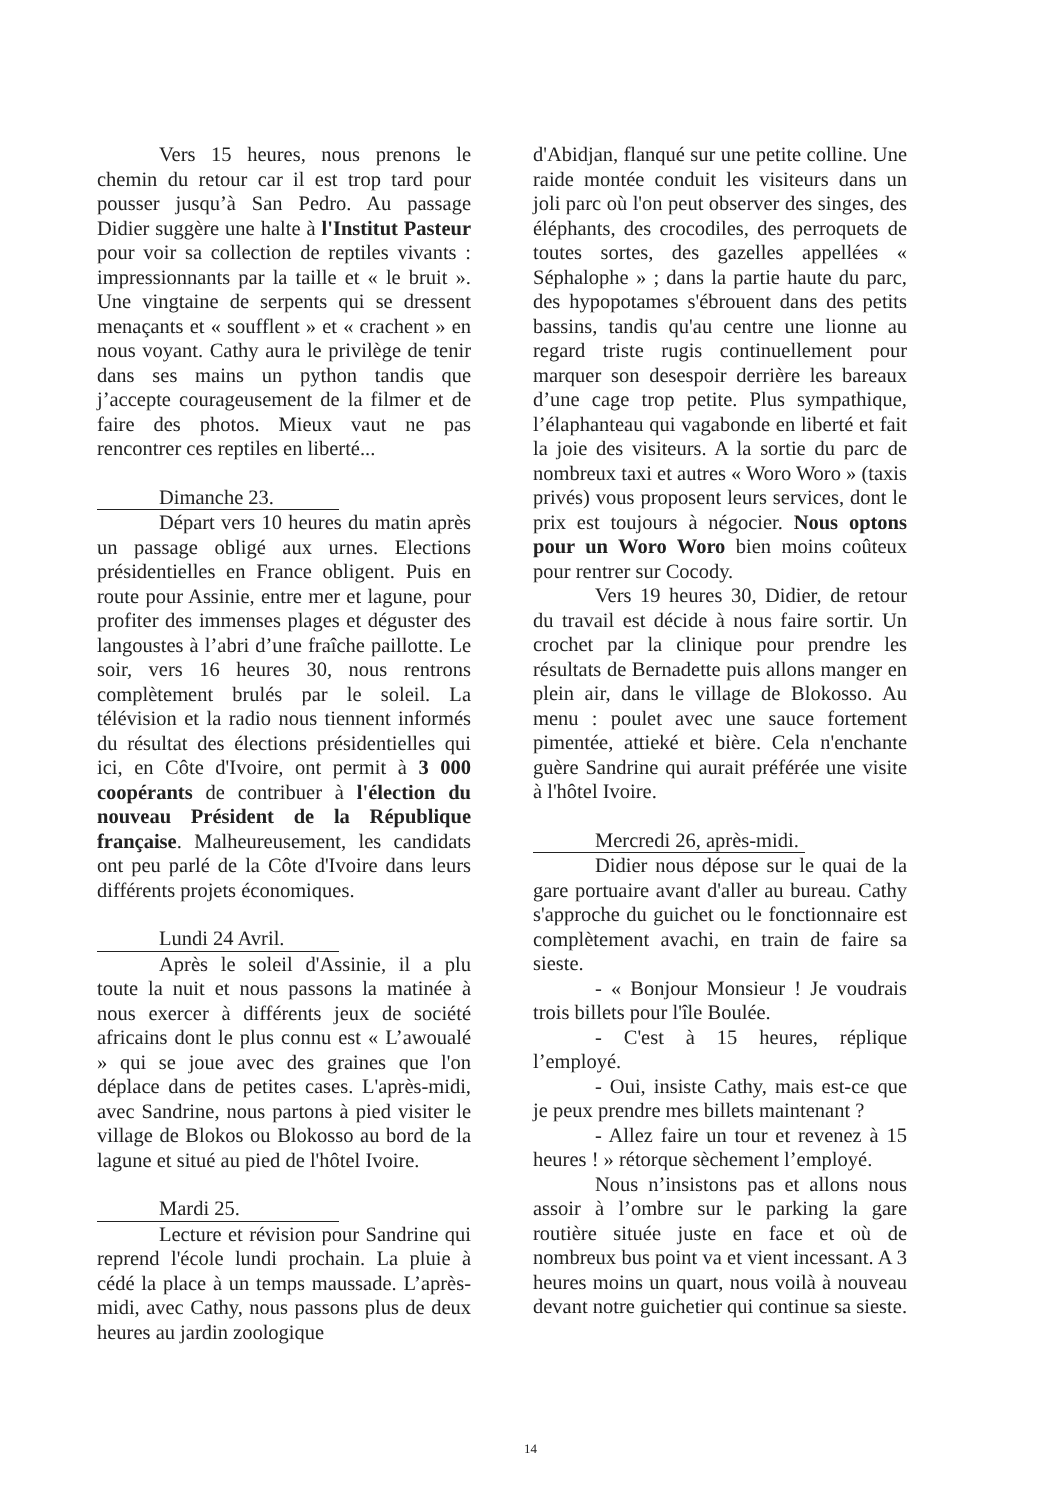Vers 15 heures, nous prenons le chemin du retour car il est trop tard pour pousser jusqu’à San Pedro. Au passage Didier suggère une halte à l'Institut Pasteur pour voir sa collection de reptiles vivants : impressionnants par la taille et « le bruit ». Une vingtaine de serpents qui se dressent menaçants et « soufflent » et « crachent » en nous voyant. Cathy aura le privilège de tenir dans ses mains un python tandis que j’accepte courageusement de la filmer et de faire des photos. Mieux vaut ne pas rencontrer ces reptiles en liberté...
Dimanche 23.
Départ vers 10 heures du matin après un passage obligé aux urnes. Elections présidentielles en France obligent. Puis en route pour Assinie, entre mer et lagune, pour profiter des immenses plages et déguster des langoustes à l’abri d’une fraîche paillotte. Le soir, vers 16 heures 30, nous rentrons complètement brulés par le soleil. La télévision et la radio nous tiennent informés du résultat des élections présidentielles qui ici, en Côte d'Ivoire, ont permit à 3 000 coopérants de contribuer à l'élection du nouveau Président de la République française. Malheureusement, les candidats ont peu parlé de la Côte d'Ivoire dans leurs différents projets économiques.
Lundi 24 Avril.
Après le soleil d'Assinie, il a plu toute la nuit et nous passons la matinée à nous exercer à différents jeux de société africains dont le plus connu est « L’awoualé » qui se joue avec des graines que l'on déplace dans de petites cases. L'après-midi, avec Sandrine, nous partons à pied visiter le village de Blokos ou Blokosso au bord de la lagune et situé au pied de l'hôtel Ivoire.
Mardi 25.
Lecture et révision pour Sandrine qui reprend l'école lundi prochain. La pluie à cédé la place à un temps maussade. L’après-midi, avec Cathy, nous passons plus de deux heures au jardin zoologique
d'Abidjan, flanqué sur une petite colline. Une raide montée conduit les visiteurs dans un joli parc où l'on peut observer des singes, des éléphants, des crocodiles, des perroquets de toutes sortes, des gazelles appellées « Séphalophe » ; dans la partie haute du parc, des hypopotames s'ébrouent dans des petits bassins, tandis qu'au centre une lionne au regard triste rugis continuellement pour marquer son desespoir derrière les bareaux d’une cage trop petite. Plus sympathique, l’élaphanteau qui vagabonde en liberté et fait la joie des visiteurs. A la sortie du parc de nombreux taxi et autres « Woro Woro » (taxis privés) vous proposent leurs services, dont le prix est toujours à négocier. Nous optons pour un Woro Woro bien moins coûteux pour rentrer sur Cocody.
Vers 19 heures 30, Didier, de retour du travail est décide à nous faire sortir. Un crochet par la clinique pour prendre les résultats de Bernadette puis allons manger en plein air, dans le village de Blokosso. Au menu : poulet avec une sauce fortement pimentée, attieké et bière. Cela n'enchante guère Sandrine qui aurait préférée une visite à l'hôtel Ivoire.
Mercredi 26, après-midi.
Didier nous dépose sur le quai de la gare portuaire avant d'aller au bureau. Cathy s'approche du guichet ou le fonctionnaire est complètement avachi, en train de faire sa sieste.
- « Bonjour Monsieur ! Je voudrais trois billets pour l'île Boulée.
- C'est à 15 heures, réplique l’employé.
- Oui, insiste Cathy, mais est-ce que je peux prendre mes billets maintenant ?
- Allez faire un tour et revenez à 15 heures ! » rétorque sèchement l’employé.
Nous n’insistons pas et allons nous assoir à l’ombre sur le parking la gare routière située juste en face et où de nombreux bus point va et vient incessant. A 3 heures moins un quart, nous voilà à nouveau devant notre guichetier qui continue sa sieste.
14